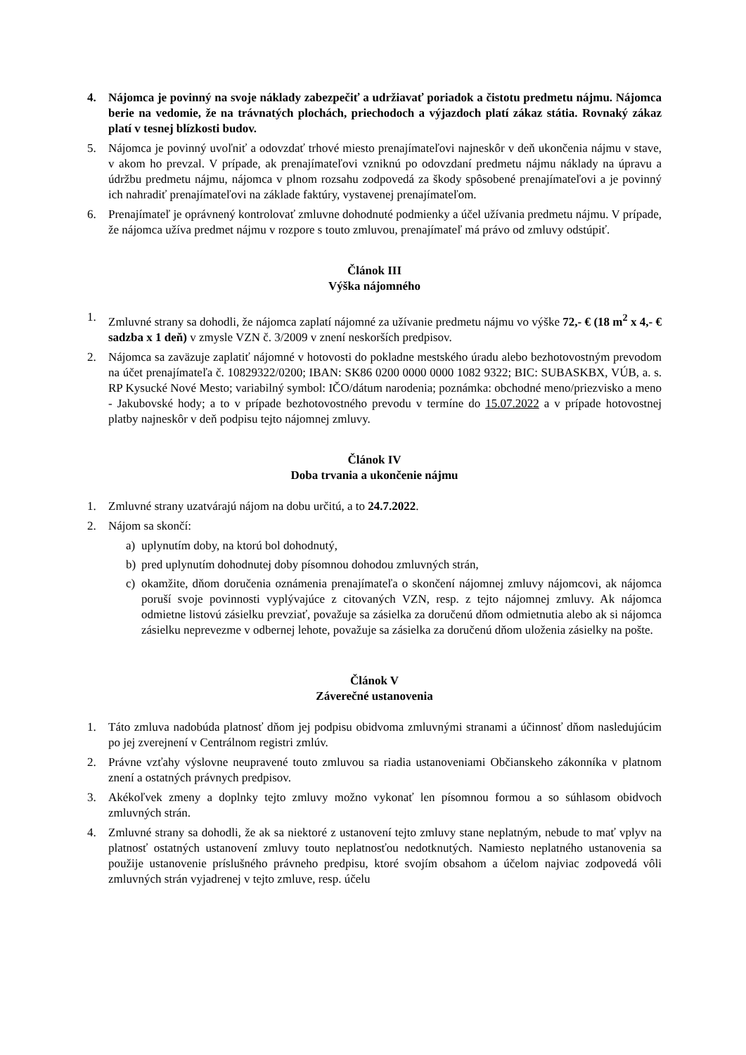4. Nájomca je povinný na svoje náklady zabezpečiť a udržiavať poriadok a čistotu predmetu nájmu. Nájomca berie na vedomie, že na trávnatých plochách, priechodoch a výjazdoch platí zákaz státia. Rovnaký zákaz platí v tesnej blízkosti budov.
5. Nájomca je povinný uvoľniť a odovzdať trhové miesto prenajímateľovi najneskôr v deň ukončenia nájmu v stave, v akom ho prevzal. V prípade, ak prenajímateľovi vzniknú po odovzdaní predmetu nájmu náklady na úpravu a údržbu predmetu nájmu, nájomca v plnom rozsahu zodpovedá za škody spôsobené prenajímateľovi a je povinný ich nahradiť prenajímateľovi na základe faktúry, vystavenej prenajímateľom.
6. Prenajímateľ je oprávnený kontrolovať zmluvne dohodnuté podmienky a účel užívania predmetu nájmu. V prípade, že nájomca užíva predmet nájmu v rozpore s touto zmluvou, prenajímateľ má právo od zmluvy odstúpiť.
Článok III
Výška nájomného
1. Zmluvné strany sa dohodli, že nájomca zaplatí nájomné za užívanie predmetu nájmu vo výške 72,- € (18 m<sup>2</sup> x 4,- € sadzba x 1 deň) v zmysle VZN č. 3/2009 v znení neskorších predpisov.
2. Nájomca sa zaväzuje zaplatiť nájomné v hotovosti do pokladne mestského úradu alebo bezhotovostným prevodom na účet prenajímateľa č. 10829322/0200; IBAN: SK86 0200 0000 0000 1082 9322; BIC: SUBASKBX, VÚB, a. s. RP Kysucké Nové Mesto; variabilný symbol: IČO/dátum narodenia; poznámka: obchodné meno/priezvisko a meno - Jakubovské hody; a to v prípade bezhotovostného prevodu v termíne do 15.07.2022 a v prípade hotovostnej platby najneskôr v deň podpisu tejto nájomnej zmluvy.
Článok IV
Doba trvania a ukončenie nájmu
1. Zmluvné strany uzatvárajú nájom na dobu určitú, a to 24.7.2022.
2. Nájom sa skončí:
a) uplynutím doby, na ktorú bol dohodnutý,
b) pred uplynutím dohodnutej doby písomnou dohodou zmluvných strán,
c) okamžite, dňom doručenia oznámenia prenajímateľa o skončení nájomnej zmluvy nájomcovi, ak nájomca poruší svoje povinnosti vyplývajúce z citovaných VZN, resp. z tejto nájomnej zmluvy. Ak nájomca odmietne listovú zásielku prevziať, považuje sa zásielka za doručenú dňom odmietnutia alebo ak si nájomca zásielku neprevezme v odbernej lehote, považuje sa zásielka za doručenú dňom uloženia zásielky na pošte.
Článok V
Záverečné ustanovenia
1. Táto zmluva nadobúda platnosť dňom jej podpisu obidvoma zmluvnými stranami a účinnosť dňom nasledujúcim po jej zverejnení v Centrálnom registri zmlúv.
2. Právne vzťahy výslovne neupravené touto zmluvou sa riadia ustanoveniami Občianskeho zákonníka v platnom znení a ostatných právnych predpisov.
3. Akékoľvek zmeny a doplnky tejto zmluvy možno vykonať len písomnou formou a so súhlasom obidvoch zmluvných strán.
4. Zmluvné strany sa dohodli, že ak sa niektoré z ustanovení tejto zmluvy stane neplatným, nebude to mať vplyv na platnosť ostatných ustanovení zmluvy touto neplatnosťou nedotknutých. Namiesto neplatného ustanovenia sa použije ustanovenie príslušného právneho predpisu, ktoré svojím obsahom a účelom najviac zodpovedá vôli zmluvných strán vyjadrenej v tejto zmluve, resp. účelu